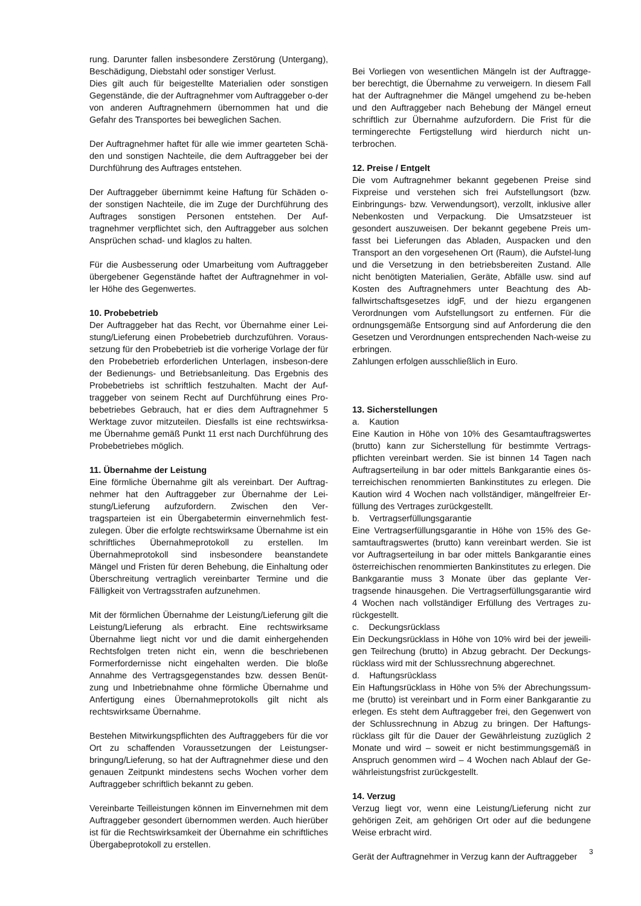rung. Darunter fallen insbesondere Zerstörung (Untergang), Beschädigung, Diebstahl oder sonstiger Verlust.
Dies gilt auch für beigestellte Materialien oder sonstigen Gegenstände, die der Auftragnehmer vom Auftraggeber o-der von anderen Auftragnehmern übernommen hat und die Gefahr des Transportes bei beweglichen Sachen.
Der Auftragnehmer haftet für alle wie immer gearteten Schä-den und sonstigen Nachteile, die dem Auftraggeber bei der Durchführung des Auftrages entstehen.
Der Auftraggeber übernimmt keine Haftung für Schäden o-der sonstigen Nachteile, die im Zuge der Durchführung des Auftrages sonstigen Personen entstehen. Der Auf-tragnehmer verpflichtet sich, den Auftraggeber aus solchen Ansprüchen schad- und klaglos zu halten.
Für die Ausbesserung oder Umarbeitung vom Auftraggeber übergebener Gegenstände haftet der Auftragnehmer in vol-ler Höhe des Gegenwertes.
10. Probebetrieb
Der Auftraggeber hat das Recht, vor Übernahme einer Lei-stung/Lieferung einen Probebetrieb durchzuführen. Voraus-setzung für den Probebetrieb ist die vorherige Vorlage der für den Probebetrieb erforderlichen Unterlagen, insbeson-dere der Bedienungs- und Betriebsanleitung. Das Ergebnis des Probebetriebs ist schriftlich festzuhalten. Macht der Auf-traggeber von seinem Recht auf Durchführung eines Pro-bebetriebes Gebrauch, hat er dies dem Auftragnehmer 5 Werktage zuvor mitzuteilen. Diesfalls ist eine rechtswirksa-me Übernahme gemäß Punkt 11 erst nach Durchführung des Probebetriebes möglich.
11. Übernahme der Leistung
Eine förmliche Übernahme gilt als vereinbart. Der Auftrag-nehmer hat den Auftraggeber zur Übernahme der Lei-stung/Lieferung aufzufordern. Zwischen den Ver-tragsparteien ist ein Übergabetermin einvernehmlich fest-zulegen. Über die erfolgte rechtswirksame Übernahme ist ein schriftliches Übernahmeprotokoll zu erstellen. Im Übernahmeprotokoll sind insbesondere beanstandete Mängel und Fristen für deren Behebung, die Einhaltung oder Überschreitung vertraglich vereinbarter Termine und die Fälligkeit von Vertragsstrafen aufzunehmen.
Mit der förmlichen Übernahme der Leistung/Lieferung gilt die Leistung/Lieferung als erbracht. Eine rechtswirksame Übernahme liegt nicht vor und die damit einhergehenden Rechtsfolgen treten nicht ein, wenn die beschriebenen Formerfordernisse nicht eingehalten werden. Die bloße Annahme des Vertragsgegenstandes bzw. dessen Benüt-zung und Inbetriebnahme ohne förmliche Übernahme und Anfertigung eines Übernahmeprotokolls gilt nicht als rechtswirksame Übernahme.
Bestehen Mitwirkungspflichten des Auftraggebers für die vor Ort zu schaffenden Voraussetzungen der Leistungser-bringung/Lieferung, so hat der Auftragnehmer diese und den genauen Zeitpunkt mindestens sechs Wochen vorher dem Auftraggeber schriftlich bekannt zu geben.
Vereinbarte Teilleistungen können im Einvernehmen mit dem Auftraggeber gesondert übernommen werden. Auch hierüber ist für die Rechtswirksamkeit der Übernahme ein schriftliches Übergabeprotokoll zu erstellen.
Bei Vorliegen von wesentlichen Mängeln ist der Auftragge-ber berechtigt, die Übernahme zu verweigern. In diesem Fall hat der Auftragnehmer die Mängel umgehend zu be-heben und den Auftraggeber nach Behebung der Mängel erneut schriftlich zur Übernahme aufzufordern. Die Frist für die termingerechte Fertigstellung wird hierdurch nicht un-terbrochen.
12. Preise / Entgelt
Die vom Auftragnehmer bekannt gegebenen Preise sind Fixpreise und verstehen sich frei Aufstellungsort (bzw. Einbringungs- bzw. Verwendungsort), verzollt, inklusive aller Nebenkosten und Verpackung. Die Umsatzsteuer ist gesondert auszuweisen. Der bekannt gegebene Preis um-fasst bei Lieferungen das Abladen, Auspacken und den Transport an den vorgesehenen Ort (Raum), die Aufstel-lung und die Versetzung in den betriebsbereiten Zustand. Alle nicht benötigten Materialien, Geräte, Abfälle usw. sind auf Kosten des Auftragnehmers unter Beachtung des Ab-fallwirtschaftsgesetzes idgF, und der hiezu ergangenen Verordnungen vom Aufstellungsort zu entfernen. Für die ordnungsgemäße Entsorgung sind auf Anforderung die den Gesetzen und Verordnungen entsprechenden Nach-weise zu erbringen.
Zahlungen erfolgen ausschließlich in Euro.
13. Sicherstellungen
a. Kaution
Eine Kaution in Höhe von 10% des Gesamtauftragswertes (brutto) kann zur Sicherstellung für bestimmte Vertrags-pflichten vereinbart werden. Sie ist binnen 14 Tagen nach Auftragserteilung in bar oder mittels Bankgarantie eines ös-terreichischen renommierten Bankinstitutes zu erlegen. Die Kaution wird 4 Wochen nach vollständiger, mängelfreier Er-füllung des Vertrages zurückgestellt.
b. Vertragserfüllungsgarantie
Eine Vertragserfüllungsgarantie in Höhe von 15% des Ge-samtauftragswertes (brutto) kann vereinbart werden. Sie ist vor Auftragserteilung in bar oder mittels Bankgarantie eines österreichischen renommierten Bankinstitutes zu erlegen. Die Bankgarantie muss 3 Monate über das geplante Ver-tragsende hinausgehen. Die Vertragserfüllungsgarantie wird 4 Wochen nach vollständiger Erfüllung des Vertrages zu-rückgestellt.
c. Deckungsrücklass
Ein Deckungsrücklass in Höhe von 10% wird bei der jeweili-gen Teilrechung (brutto) in Abzug gebracht. Der Deckungs-rücklass wird mit der Schlussrechnung abgerechnet.
d. Haftungsrücklass
Ein Haftungsrücklass in Höhe von 5% der Abrechungssum-me (brutto) ist vereinbart und in Form einer Bankgarantie zu erlegen. Es steht dem Auftraggeber frei, den Gegenwert von der Schlussrechnung in Abzug zu bringen. Der Haftungs-rücklass gilt für die Dauer der Gewährleistung zuzüglich 2 Monate und wird – soweit er nicht bestimmungsgemäß in Anspruch genommen wird – 4 Wochen nach Ablauf der Ge-währleistungsfrist zurückgestellt.
14. Verzug
Verzug liegt vor, wenn eine Leistung/Lieferung nicht zur gehörigen Zeit, am gehörigen Ort oder auf die bedungene Weise erbracht wird.
Gerät der Auftragnehmer in Verzug kann der Auftraggeber
3